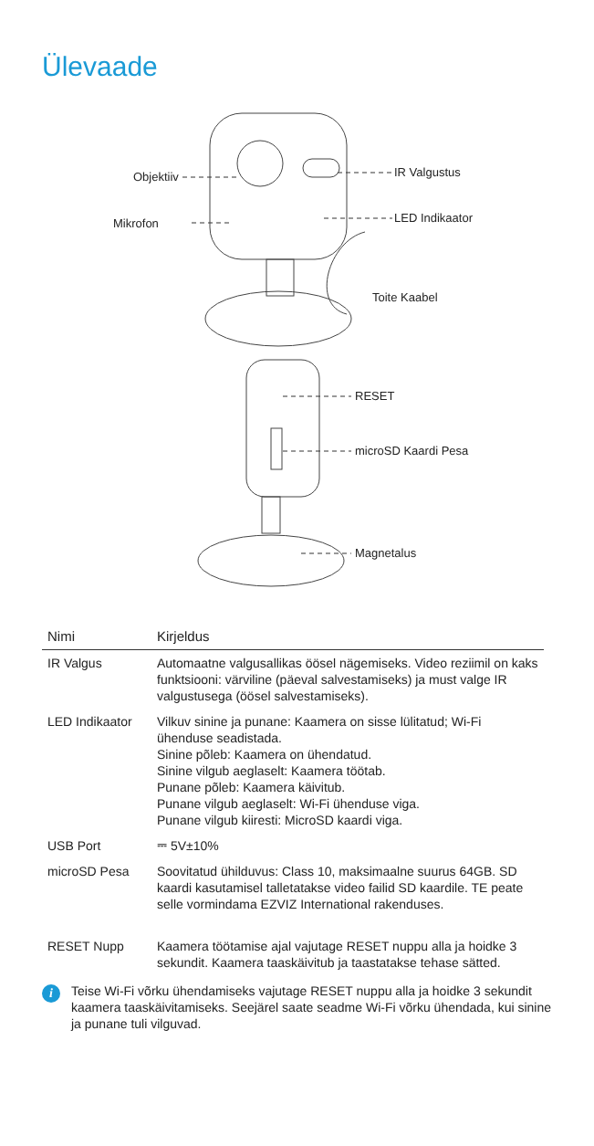Ülevaade
Objektiiv
Mikrofon
IR Valgustus
LED Indikaator
Toite Kaabel
RESET
microSD Kaardi Pesa
Magnetalus
| Nimi | Kirjeldus |
| --- | --- |
| IR Valgus | Automaatne valgusallikas öösel nägemiseks. Video reziimil on kaks funktsiooni: värviline (päeval salvestamiseks) ja must valge IR valgustusega (öösel salvestamiseks). |
| LED Indikaator | Vilkuv sinine ja punane: Kaamera on sisse lülitatud; Wi-Fi ühenduse seadistada. Sinine põleb: Kaamera on ühendatud. Sinine vilgub aeglaselt: Kaamera töötab. Punane põleb: Kaamera käivitub. Punane vilgub aeglaselt: Wi-Fi ühenduse viga. Punane vilgub kiiresti: MicroSD kaardi viga. |
| USB Port | ⎓ 5V±10% |
| microSD Pesa | Soovitatud ühilduvus: Class 10, maksimaalne suurus 64GB. SD kaardi kasutamisel talletatakse video failid SD kaardile. TE peate selle vormindama EZVIZ International rakenduses. |
| RESET Nupp | Kaamera töötamise ajal vajutage RESET nuppu alla ja hoidke 3 sekundit. Kaamera taaskäivitub ja taastatakse tehase sätted. |
i Teise Wi-Fi võrku ühendamiseks vajutage RESET nuppu alla ja hoidke 3 sekundit kaamera taaskäivitamiseks. Seejärel saate seadme Wi-Fi võrku ühendada, kui sinine ja punane tuli vilguvad.